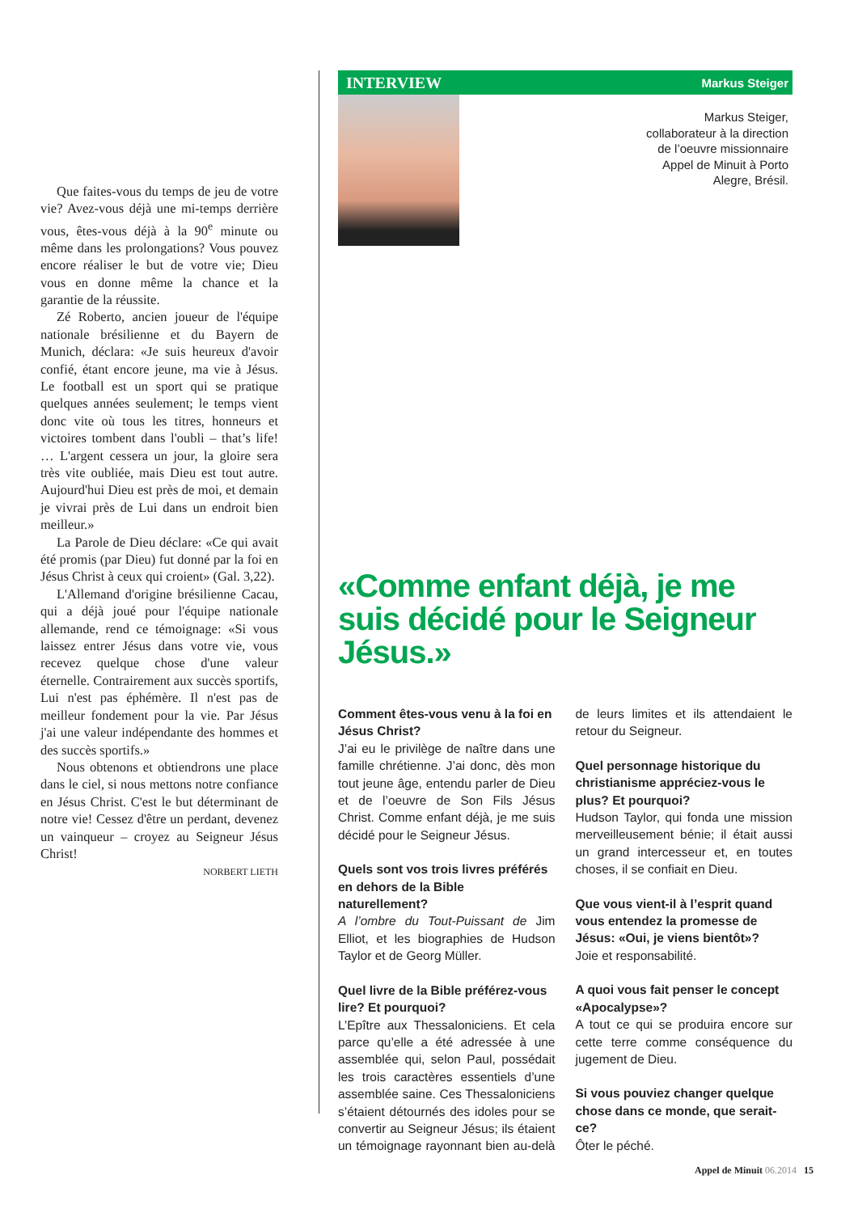Que faites-vous du temps de jeu de votre vie? Avez-vous déjà une mi-temps derrière vous, êtes-vous déjà à la 90<sup>e</sup> minute ou même dans les prolongations? Vous pouvez encore réaliser le but de votre vie; Dieu vous en donne même la chance et la garantie de la réussite.
Zé Roberto, ancien joueur de l'équipe nationale brésilienne et du Bayern de Munich, déclara: «Je suis heureux d'avoir confié, étant encore jeune, ma vie à Jésus. Le football est un sport qui se pratique quelques années seulement; le temps vient donc vite où tous les titres, honneurs et victoires tombent dans l'oubli – that’s life! … L'argent cessera un jour, la gloire sera très vite oubliée, mais Dieu est tout autre. Aujourd'hui Dieu est près de moi, et demain je vivrai près de Lui dans un endroit bien meilleur.»
La Parole de Dieu déclare: «Ce qui avait été promis (par Dieu) fut donné par la foi en Jésus Christ à ceux qui croient» (Gal. 3,22).
L'Allemand d'origine brésilienne Cacau, qui a déjà joué pour l'équipe nationale allemande, rend ce témoignage: «Si vous laissez entrer Jésus dans votre vie, vous recevez quelque chose d'une valeur éternelle. Contrairement aux succès sportifs, Lui n'est pas éphémère. Il n'est pas de meilleur fondement pour la vie. Par Jésus j'ai une valeur indépendante des hommes et des succès sportifs.»
Nous obtenons et obtiendrons une place dans le ciel, si nous mettons notre confiance en Jésus Christ. C'est le but déterminant de notre vie! Cessez d'être un perdant, devenez un vainqueur – croyez au Seigneur Jésus Christ!
NORBERT LIETH
INTERVIEW Markus Steiger
Markus Steiger,
collaborateur à la direction
de l’oeuvre missionnaire
Appel de Minuit à Porto
Alegre, Brésil.
«Comme enfant déjà, je me suis décidé pour le Seigneur Jésus.»
Comment êtes-vous venu à la foi en Jésus Christ?
J’ai eu le privilège de naître dans une famille chrétienne. J’ai donc, dès mon tout jeune âge, entendu parler de Dieu et de l’oeuvre de Son Fils Jésus Christ. Comme enfant déjà, je me suis décidé pour le Seigneur Jésus.
Quels sont vos trois livres préférés en dehors de la Bible naturellement?
A l’ombre du Tout-Puissant de Jim Elliot, et les biographies de Hudson Taylor et de Georg Müller.
Quel livre de la Bible préférez-vous lire? Et pourquoi?
L’Epître aux Thessaloniciens. Et cela parce qu’elle a été adressée à une assemblée qui, selon Paul, possédait les trois caractères essentiels d’une assemblée saine. Ces Thessaloniciens s’étaient détournés des idoles pour se convertir au Seigneur Jésus; ils étaient un témoignage rayonnant bien au-delà de leurs limites et ils attendaient le retour du Seigneur.
Quel personnage historique du christianisme appréciez-vous le plus? Et pourquoi?
Hudson Taylor, qui fonda une mission merveilleusement bénie; il était aussi un grand intercesseur et, en toutes choses, il se confiait en Dieu.
Que vous vient-il à l’esprit quand vous entendez la promesse de Jésus: «Oui, je viens bientôt»?
Joie et responsabilité.
A quoi vous fait penser le concept «Apocalypse»?
A tout ce qui se produira encore sur cette terre comme conséquence du jugement de Dieu.
Si vous pouviez changer quelque chose dans ce monde, que serait-ce?
Ôter le péché.
Appel de Minuit 06.2014 15